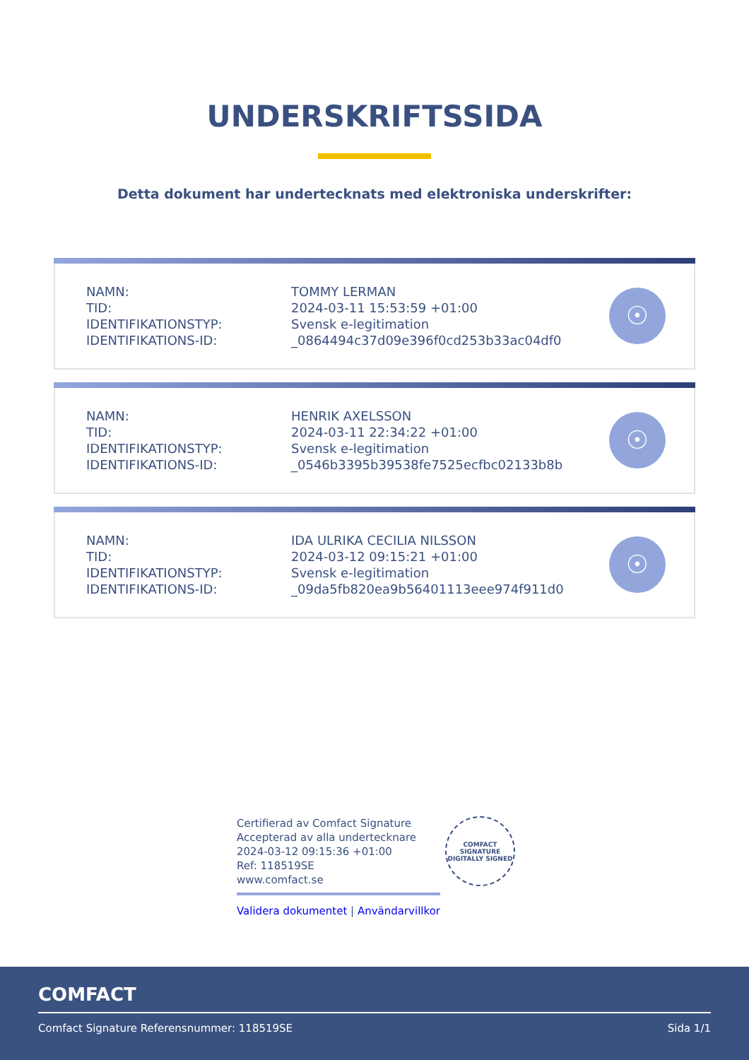UNDERSKRIFTSSIDA
Detta dokument har undertecknats med elektroniska underskrifter:
| NAMN: | TOMMY LERMAN |
| TID: | 2024-03-11 15:53:59 +01:00 |
| IDENTIFIKATIONSTYP: | Svensk e-legitimation |
| IDENTIFIKATIONS-ID: | _0864494c37d09e396f0cd253b33ac04df0 |
☉
| NAMN: | HENRIK AXELSSON |
| TID: | 2024-03-11 22:34:22 +01:00 |
| IDENTIFIKATIONSTYP: | Svensk e-legitimation |
| IDENTIFIKATIONS-ID: | _0546b3395b39538fe7525ecfbc02133b8b |
☉
| NAMN: | IDA ULRIKA CECILIA NILSSON |
| TID: | 2024-03-12 09:15:21 +01:00 |
| IDENTIFIKATIONSTYP: | Svensk e-legitimation |
| IDENTIFIKATIONS-ID: | _09da5fb820ea9b56401113eee974f911d0 |
☉
Certifierad av Comfact Signature
Accepterad av alla undertecknare
2024-03-12 09:15:36 +01:00
Ref: 118519SE
www.comfact.se
Validera dokumentet | Användarvillkor
COMFACT SIGNATURE
DIGITALLY SIGNED
COMFACT
Comfact Signature Referensnummer: 118519SE Sida 1/1